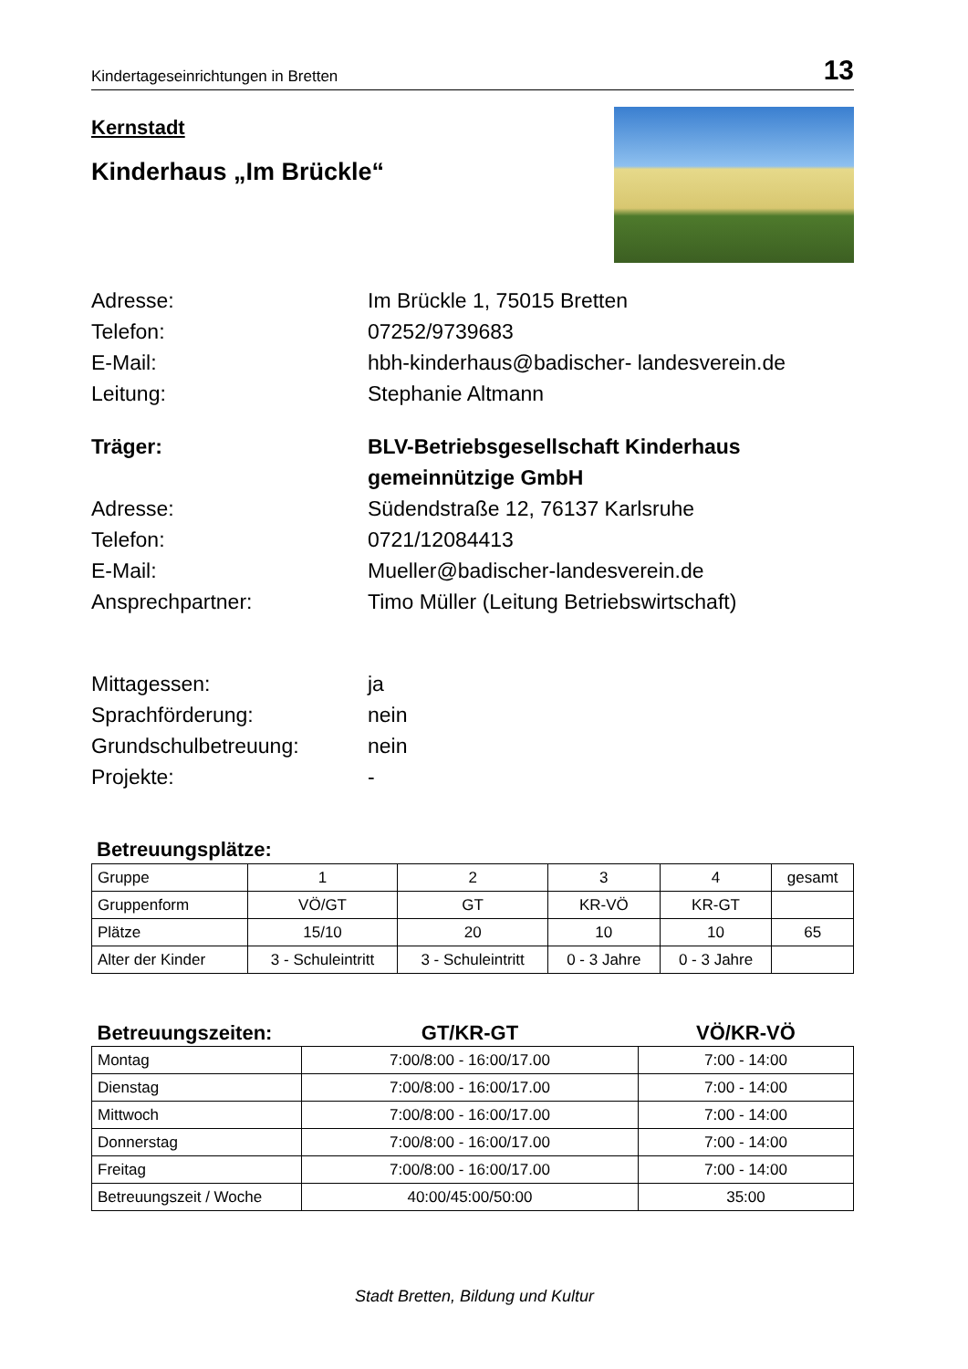Kindertageseinrichtungen in Bretten 13
Kernstadt
Kinderhaus „Im Brückle“
Adresse:
Im Brückle 1, 75015 Bretten
Telefon:
07252/9739683
E-Mail:
hbh-kinderhaus@badischer- landesverein.de
Leitung:
Stephanie Altmann
Träger:
BLV-Betriebsgesellschaft Kinderhaus
gemeinnützige GmbH
Adresse:
Südendstraße 12, 76137 Karlsruhe
Telefon:
0721/12084413
E-Mail:
Mueller@badischer-landesverein.de
Ansprechpartner:
Timo Müller (Leitung Betriebswirtschaft)
Mittagessen:
ja
Sprachförderung:
nein
Grundschulbetreuung:
nein
Projekte:
-
Betreuungsplätze:
| Gruppe | 1 | 2 | 3 | 4 | gesamt |
| --- | --- | --- | --- | --- | --- |
| Gruppenform | VÖ/GT | GT | KR-VÖ | KR-GT | |
| Plätze | 15/10 | 20 | 10 | 10 | 65 |
| Alter der Kinder | 3 - Schuleintritt | 3 - Schuleintritt | 0 - 3 Jahre | 0 - 3 Jahre | |
| Betreuungszeiten: | GT/KR-GT | VÖ/KR-VÖ |
| --- | --- | --- |
| Montag | 7:00/8:00 - 16:00/17.00 | 7:00 - 14:00 |
| Dienstag | 7:00/8:00 - 16:00/17.00 | 7:00 - 14:00 |
| Mittwoch | 7:00/8:00 - 16:00/17.00 | 7:00 - 14:00 |
| Donnerstag | 7:00/8:00 - 16:00/17.00 | 7:00 - 14:00 |
| Freitag | 7:00/8:00 - 16:00/17.00 | 7:00 - 14:00 |
| Betreuungszeit / Woche | 40:00/45:00/50:00 | 35:00 |
Stadt Bretten, Bildung und Kultur